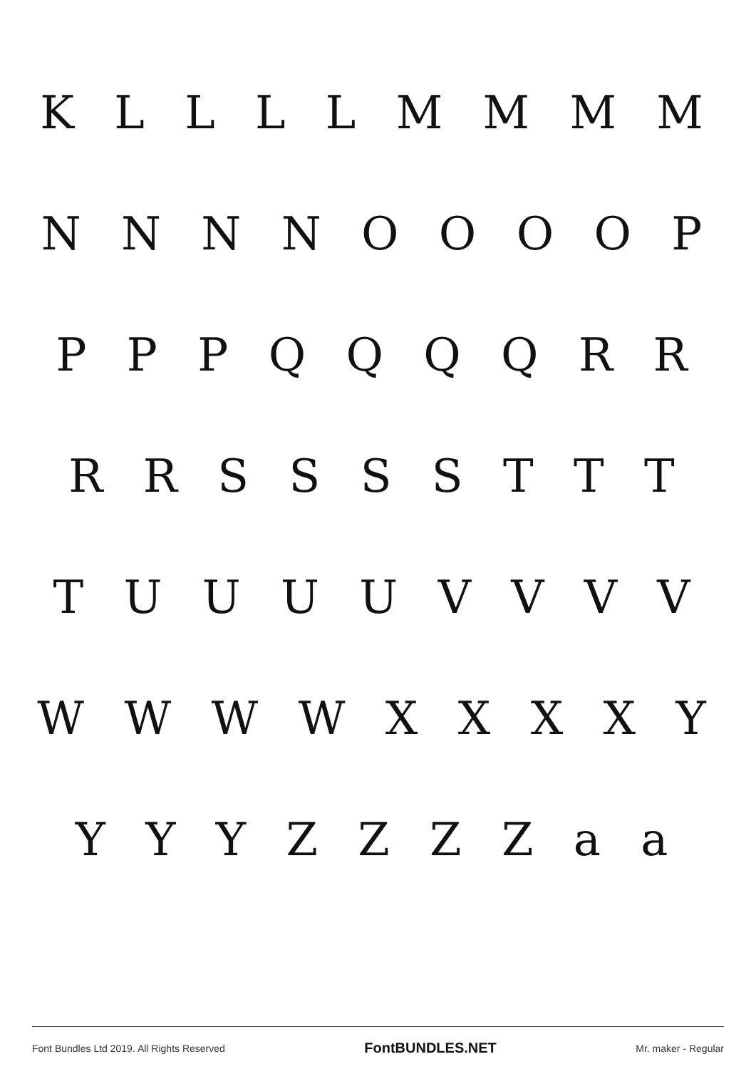K L L L L M M M M
N N N N O O O O P
P P P Q Q Q Q R R
R R S S S S T T T
T U U U U V V V V
W W W W X X X X Y
Y Y Y Z Z Z Z a a
Font Bundles Ltd 2019. All Rights Reserved FontBUNDLES.NET Mr. maker - Regular